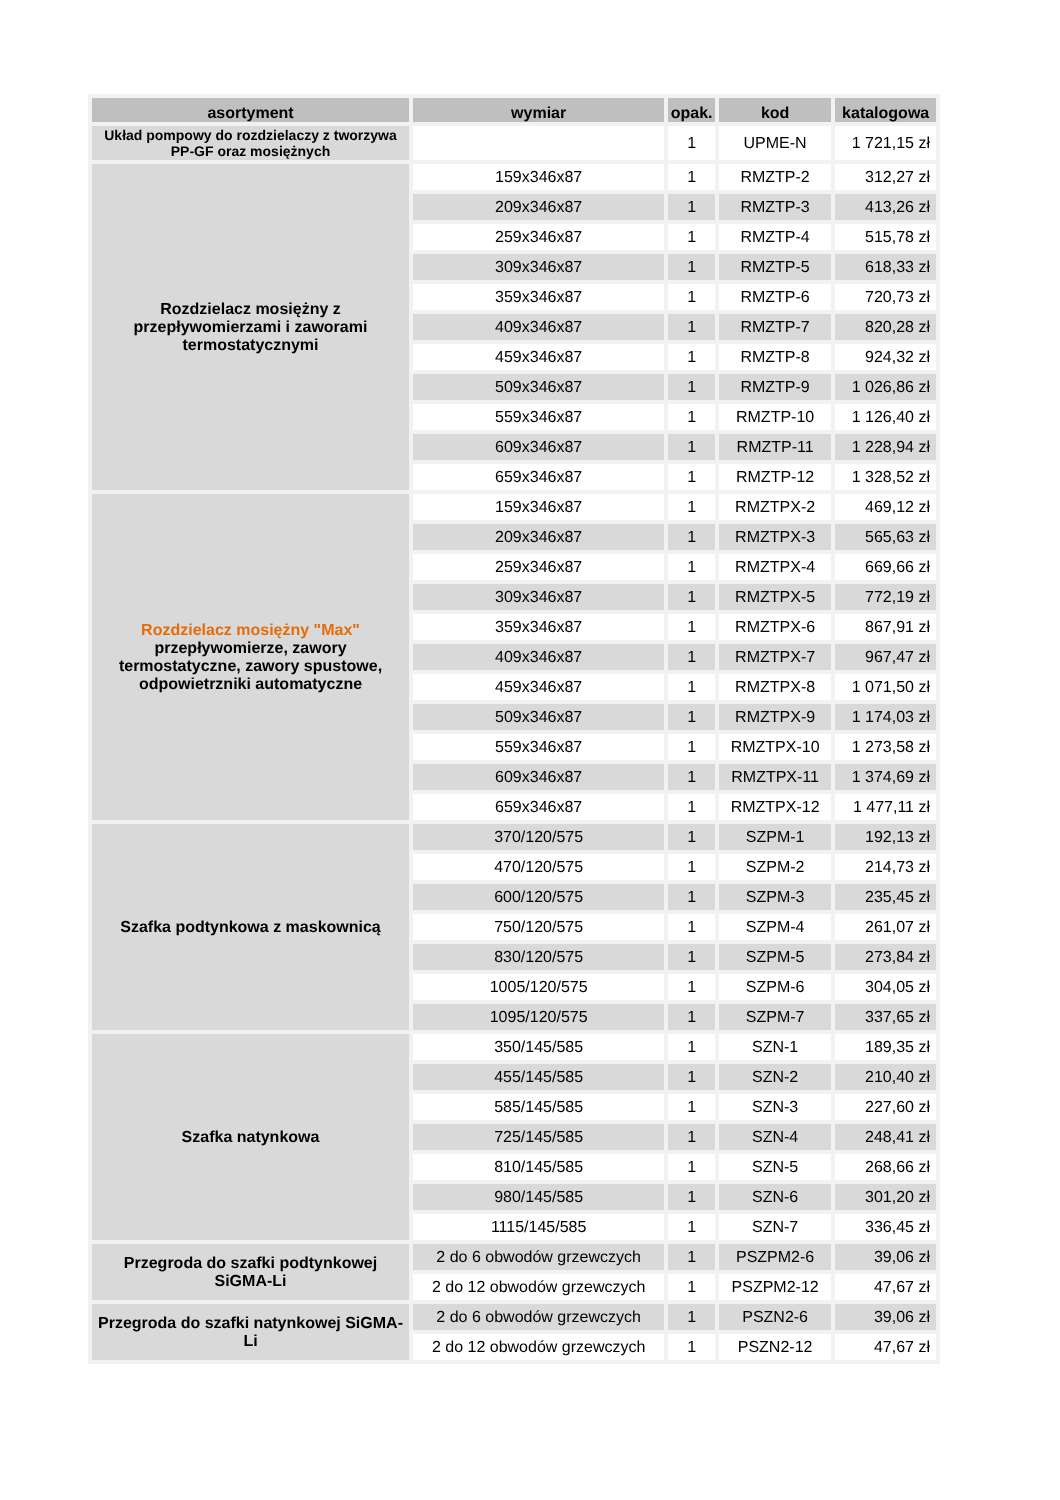| asortyment | wymiar | opak. | kod | katalogowa |
| --- | --- | --- | --- | --- |
| Układ pompowy do rozdzielaczy z tworzywa PP-GF oraz mosiężnych | | 1 | UPME-N | 1 721,15 zł |
| Rozdzielacz mosiężny z przepływomierzami i zaworami termostatycznymi | 159x346x87 | 1 | RMZTP-2 | 312,27 zł |
| | 209x346x87 | 1 | RMZTP-3 | 413,26 zł |
| | 259x346x87 | 1 | RMZTP-4 | 515,78 zł |
| | 309x346x87 | 1 | RMZTP-5 | 618,33 zł |
| | 359x346x87 | 1 | RMZTP-6 | 720,73 zł |
| | 409x346x87 | 1 | RMZTP-7 | 820,28 zł |
| | 459x346x87 | 1 | RMZTP-8 | 924,32 zł |
| | 509x346x87 | 1 | RMZTP-9 | 1 026,86 zł |
| | 559x346x87 | 1 | RMZTP-10 | 1 126,40 zł |
| | 609x346x87 | 1 | RMZTP-11 | 1 228,94 zł |
| | 659x346x87 | 1 | RMZTP-12 | 1 328,52 zł |
| Rozdzielacz mosiężny "Max" przepływomierze, zawory termostatyczne, zawory spustowe, odpowietrzniki automatyczne | 159x346x87 | 1 | RMZTPX-2 | 469,12 zł |
| | 209x346x87 | 1 | RMZTPX-3 | 565,63 zł |
| | 259x346x87 | 1 | RMZTPX-4 | 669,66 zł |
| | 309x346x87 | 1 | RMZTPX-5 | 772,19 zł |
| | 359x346x87 | 1 | RMZTPX-6 | 867,91 zł |
| | 409x346x87 | 1 | RMZTPX-7 | 967,47 zł |
| | 459x346x87 | 1 | RMZTPX-8 | 1 071,50 zł |
| | 509x346x87 | 1 | RMZTPX-9 | 1 174,03 zł |
| | 559x346x87 | 1 | RMZTPX-10 | 1 273,58 zł |
| | 609x346x87 | 1 | RMZTPX-11 | 1 374,69 zł |
| | 659x346x87 | 1 | RMZTPX-12 | 1 477,11 zł |
| Szafka podtynkowa z maskownicą | 370/120/575 | 1 | SZPM-1 | 192,13 zł |
| | 470/120/575 | 1 | SZPM-2 | 214,73 zł |
| | 600/120/575 | 1 | SZPM-3 | 235,45 zł |
| | 750/120/575 | 1 | SZPM-4 | 261,07 zł |
| | 830/120/575 | 1 | SZPM-5 | 273,84 zł |
| | 1005/120/575 | 1 | SZPM-6 | 304,05 zł |
| | 1095/120/575 | 1 | SZPM-7 | 337,65 zł |
| Szafka natynkowa | 350/145/585 | 1 | SZN-1 | 189,35 zł |
| | 455/145/585 | 1 | SZN-2 | 210,40 zł |
| | 585/145/585 | 1 | SZN-3 | 227,60 zł |
| | 725/145/585 | 1 | SZN-4 | 248,41 zł |
| | 810/145/585 | 1 | SZN-5 | 268,66 zł |
| | 980/145/585 | 1 | SZN-6 | 301,20 zł |
| | 1115/145/585 | 1 | SZN-7 | 336,45 zł |
| Przegroda do szafki podtynkowej SiGMA-Li | 2 do 6 obwodów grzewczych | 1 | PSZPM2-6 | 39,06 zł |
| | 2 do 12 obwodów grzewczych | 1 | PSZPM2-12 | 47,67 zł |
| Przegroda do szafki natynkowej SiGMA-Li | 2 do 6 obwodów grzewczych | 1 | PSZN2-6 | 39,06 zł |
| | 2 do 12 obwodów grzewczych | 1 | PSZN2-12 | 47,67 zł |